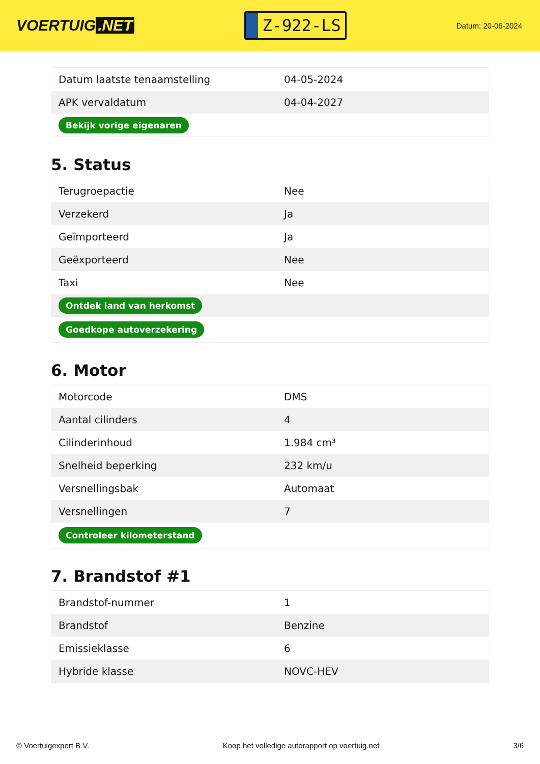VOERTUIG.NET
Z-922-LS
Datum: 20-06-2024
| Datum laatste tenaamstelling | 04-05-2024 |
| APK vervaldatum | 04-04-2027 |
| Bekijk vorige eigenaren | |
5. Status
| Terugroepactie | Nee |
| Verzekerd | Ja |
| Geïmporteerd | Ja |
| Geëxporteerd | Nee |
| Taxi | Nee |
| Ontdek land van herkomst | |
| Goedkope autoverzekering | |
6. Motor
| Motorcode | DMS |
| Aantal cilinders | 4 |
| Cilinderinhoud | 1.984 cm³ |
| Snelheid beperking | 232 km/u |
| Versnellingsbak | Automaat |
| Versnellingen | 7 |
| Controleer kilometerstand | |
7. Brandstof #1
| Brandstof-nummer | 1 |
| Brandstof | Benzine |
| Emissieklasse | 6 |
| Hybride klasse | NOVC-HEV |
© Voertuigexpert B.V. Koop het volledige autorapport op voertuig.net 3/6